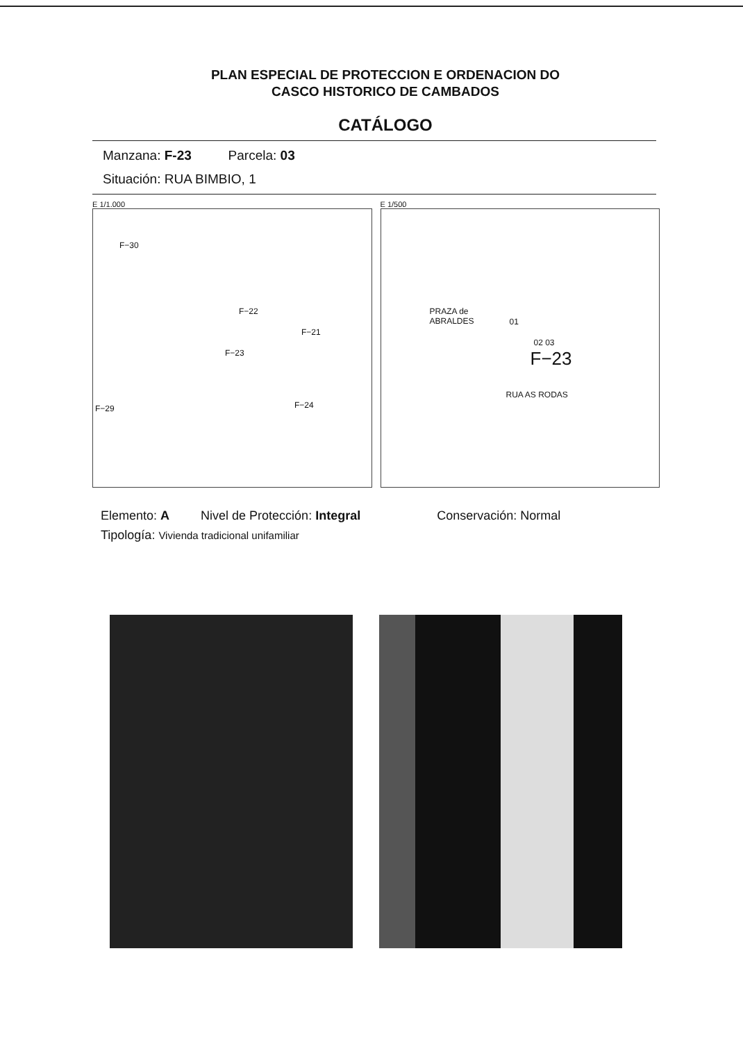PLAN ESPECIAL DE PROTECCION E ORDENACION DO
CASCO HISTORICO DE CAMBADOS
CATÁLOGO
Manzana: F-23 Parcela: 03
Situación: RUA BIMBIO, 1
E 1/1.000
F−30
F−21
F−23
F−29 F−24
F−22
E 1/500
PRAZA de
ABRALDES 01
02 03
F−23
RUA AS RODAS
Elemento: A Nivel de Protección: Integral Conservación: Normal
Tipología: Vivienda tradicional unifamiliar